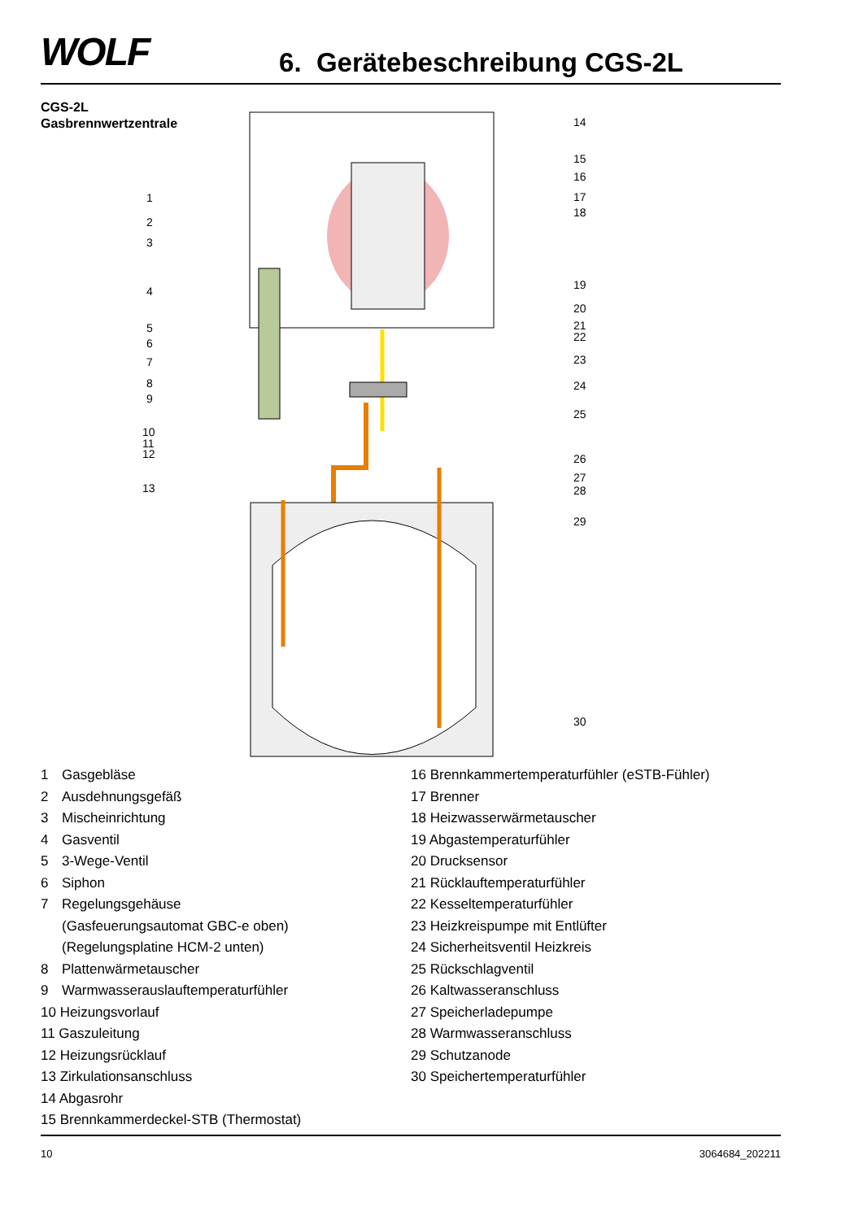WOLF 6. Gerätebeschreibung CGS-2L
CGS-2L
Gasbrennwertzentrale
1
2
3
4
5
6
7
8
9
10
11
12
13
14
15
16
17
18
19
20
21
22
23
24
25
26
27
28
29
30
1 Gasgebläse
2 Ausdehnungsgefäß
3 Mischeinrichtung
4 Gasventil
5 3-Wege-Ventil
6 Siphon
7 Regelungsgehäuse
(Gasfeuerungsautomat GBC-e oben)
(Regelungsplatine HCM-2 unten)
8 Plattenwärmetauscher
9 Warmwasserauslauftemperaturfühler
10 Heizungsvorlauf
11 Gaszuleitung
12 Heizungsrücklauf
13 Zirkulationsanschluss
14 Abgasrohr
15 Brennkammerdeckel-STB (Thermostat)
16 Brennkammertemperaturfühler (eSTB-Fühler)
17 Brenner
18 Heizwasserwärmetauscher
19 Abgastemperaturfühler
20 Drucksensor
21 Rücklauftemperaturfühler
22 Kesseltemperaturfühler
23 Heizkreispumpe mit Entlüfter
24 Sicherheitsventil Heizkreis
25 Rückschlagventil
26 Kaltwasseranschluss
27 Speicherladepumpe
28 Warmwasseranschluss
29 Schutzanode
30 Speichertemperaturfühler
10 3064684_202211